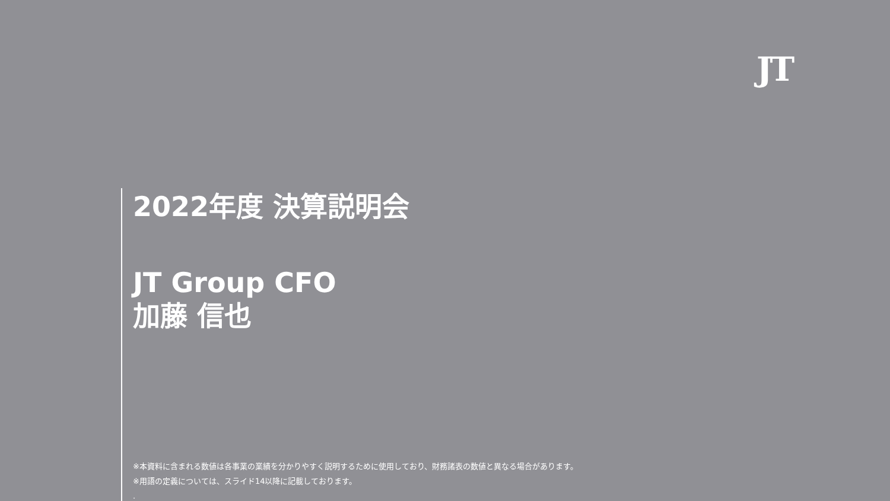JT
2022年度 決算説明会
JT Group CFO
加藤 信也
※本資料に含まれる数値は各事業の業績を分かりやすく説明するために使用しており、財務諸表の数値と異なる場合があります。
※用語の定義については、スライド14以降に記載しております。
.